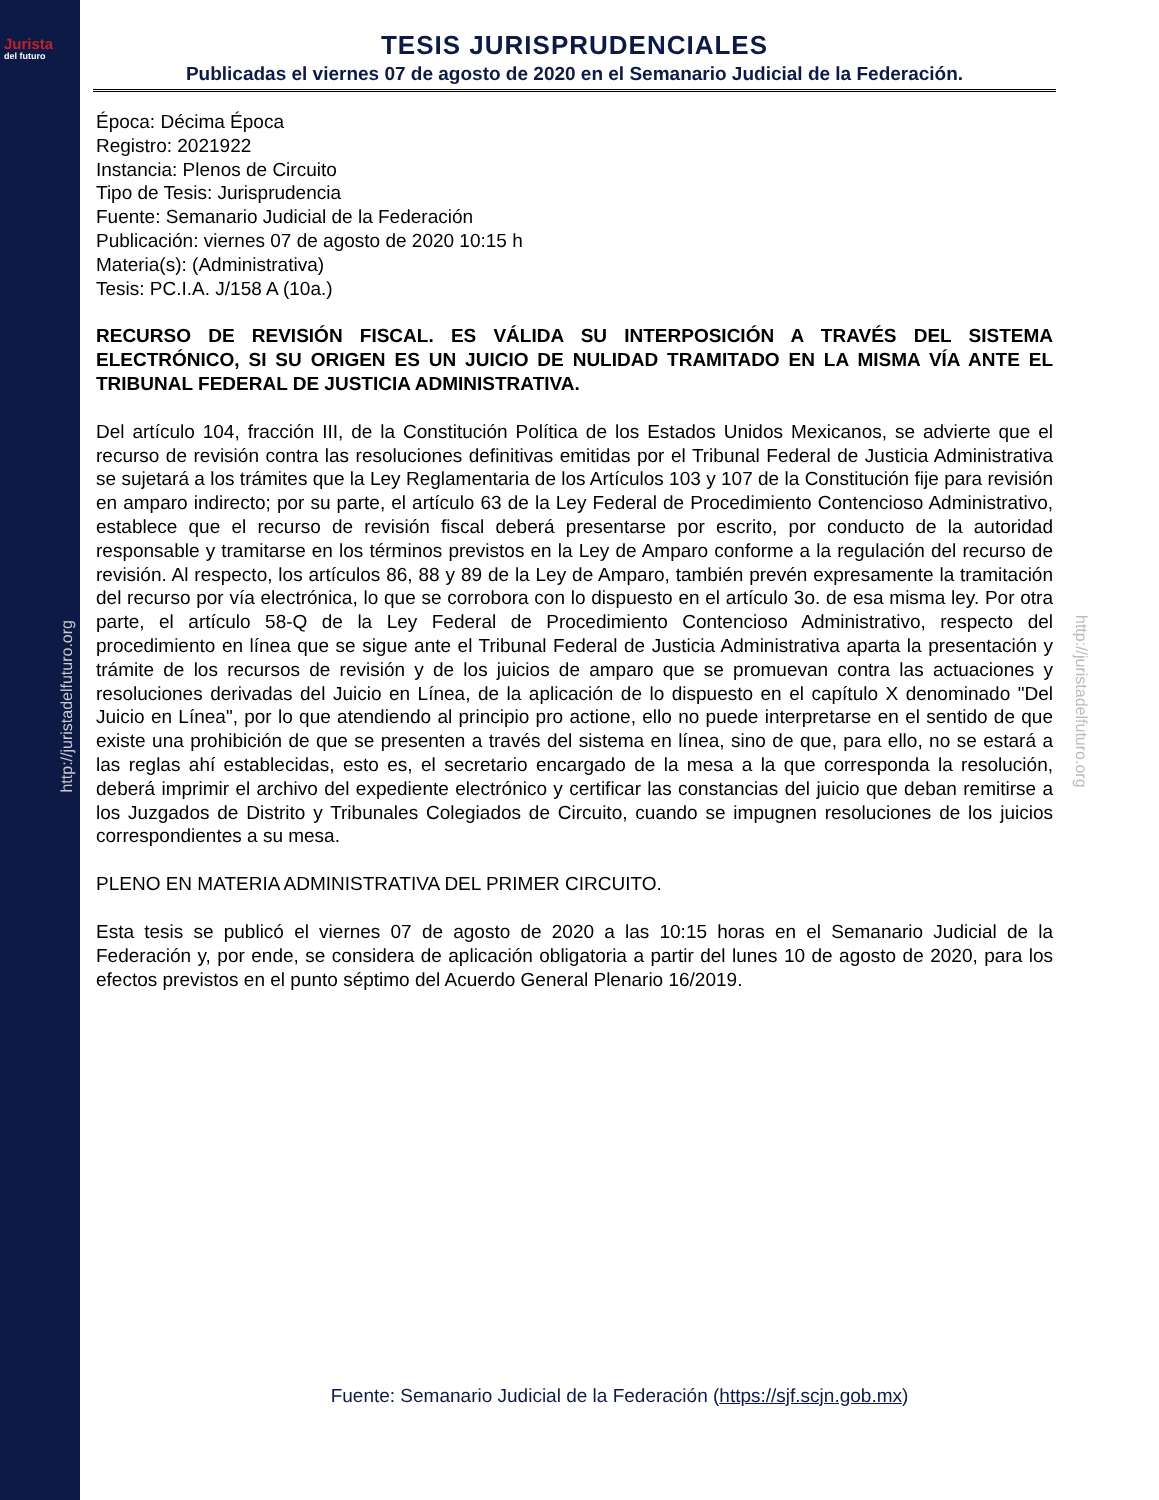Jurista
del futuro
http://juristadelfuturo.org
TESIS JURISPRUDENCIALES
Publicadas el viernes 07 de agosto de 2020 en el Semanario Judicial de la Federación.
Época: Décima Época
Registro: 2021922
Instancia: Plenos de Circuito
Tipo de Tesis: Jurisprudencia
Fuente: Semanario Judicial de la Federación
Publicación: viernes 07 de agosto de 2020 10:15 h
Materia(s): (Administrativa)
Tesis: PC.I.A. J/158 A (10a.)
RECURSO DE REVISIÓN FISCAL. ES VÁLIDA SU INTERPOSICIÓN A TRAVÉS DEL SISTEMA ELECTRÓNICO, SI SU ORIGEN ES UN JUICIO DE NULIDAD TRAMITADO EN LA MISMA VÍA ANTE EL TRIBUNAL FEDERAL DE JUSTICIA ADMINISTRATIVA.
Del artículo 104, fracción III, de la Constitución Política de los Estados Unidos Mexicanos, se advierte que el recurso de revisión contra las resoluciones definitivas emitidas por el Tribunal Federal de Justicia Administrativa se sujetará a los trámites que la Ley Reglamentaria de los Artículos 103 y 107 de la Constitución fije para revisión en amparo indirecto; por su parte, el artículo 63 de la Ley Federal de Procedimiento Contencioso Administrativo, establece que el recurso de revisión fiscal deberá presentarse por escrito, por conducto de la autoridad responsable y tramitarse en los términos previstos en la Ley de Amparo conforme a la regulación del recurso de revisión. Al respecto, los artículos 86, 88 y 89 de la Ley de Amparo, también prevén expresamente la tramitación del recurso por vía electrónica, lo que se corrobora con lo dispuesto en el artículo 3o. de esa misma ley. Por otra parte, el artículo 58-Q de la Ley Federal de Procedimiento Contencioso Administrativo, respecto del procedimiento en línea que se sigue ante el Tribunal Federal de Justicia Administrativa aparta la presentación y trámite de los recursos de revisión y de los juicios de amparo que se promuevan contra las actuaciones y resoluciones derivadas del Juicio en Línea, de la aplicación de lo dispuesto en el capítulo X denominado "Del Juicio en Línea", por lo que atendiendo al principio pro actione, ello no puede interpretarse en el sentido de que existe una prohibición de que se presenten a través del sistema en línea, sino de que, para ello, no se estará a las reglas ahí establecidas, esto es, el secretario encargado de la mesa a la que corresponda la resolución, deberá imprimir el archivo del expediente electrónico y certificar las constancias del juicio que deban remitirse a los Juzgados de Distrito y Tribunales Colegiados de Circuito, cuando se impugnen resoluciones de los juicios correspondientes a su mesa.
PLENO EN MATERIA ADMINISTRATIVA DEL PRIMER CIRCUITO.
Esta tesis se publicó el viernes 07 de agosto de 2020 a las 10:15 horas en el Semanario Judicial de la Federación y, por ende, se considera de aplicación obligatoria a partir del lunes 10 de agosto de 2020, para los efectos previstos en el punto séptimo del Acuerdo General Plenario 16/2019.
http://juristadelfuturo.org
Fuente: Semanario Judicial de la Federación (https://sjf.scjn.gob.mx)